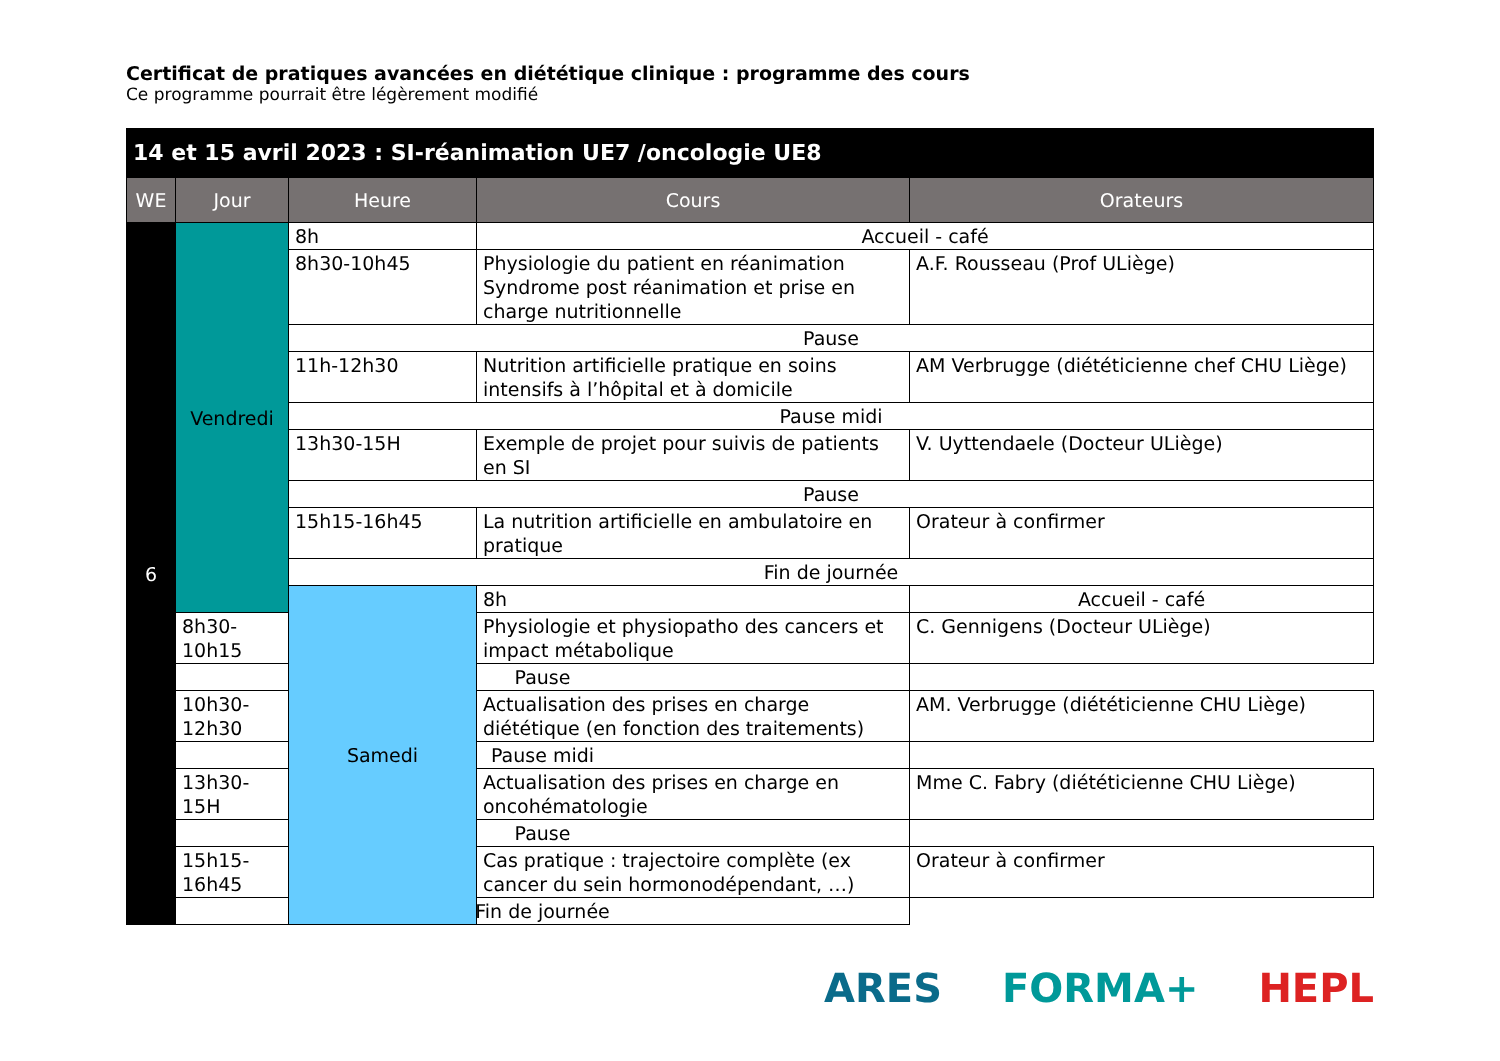Certificat de pratiques avancées en diététique clinique : programme des cours
Ce programme pourrait être légèrement modifié
| 14 et 15 avril 2023 : SI-réanimation UE7 /oncologie UE8 | | | | |
| --- | --- | --- | --- | --- |
| WE | Jour | Heure | Cours | Orateurs |
| 6 | Vendredi | 8h | Accueil - café | |
| | | 8h30-10h45 | Physiologie du patient en réanimation Syndrome post réanimation et prise en charge nutritionnelle | A.F. Rousseau (Prof ULiège) |
| | | Pause | | |
| | | 11h-12h30 | Nutrition artificielle pratique en soins intensifs à l’hôpital et à domicile | AM Verbrugge (diététicienne chef CHU Liège) |
| | | Pause midi | | |
| | | 13h30-15H | Exemple de projet pour suivis de patients en SI | V. Uyttendaele (Docteur ULiège) |
| | | Pause | | |
| | | 15h15-16h45 | La nutrition artificielle en ambulatoire en pratique | Orateur à confirmer |
| | | Fin de journée | | |
| | | Samedi | 8h | Accueil - café |
| | 8h30-10h15 | | Physiologie et physiopatho des cancers et impact métabolique | C. Gennigens (Docteur ULiège) |
| | Pause | | | |
| | 10h30-12h30 | | Actualisation des prises en charge diététique (en fonction des traitements) | AM. Verbrugge (diététicienne CHU Liège) |
| | Pause midi | | | |
| | 13h30-15H | | Actualisation des prises en charge en oncohématologie | Mme C. Fabry (diététicienne CHU Liège) |
| | Pause | | | |
| | 15h15-16h45 | | Cas pratique : trajectoire complète (ex cancer du sein hormonodépendant, …) | Orateur à confirmer |
| | Fin de journée | | | |
ARES FORMA+ HEPL